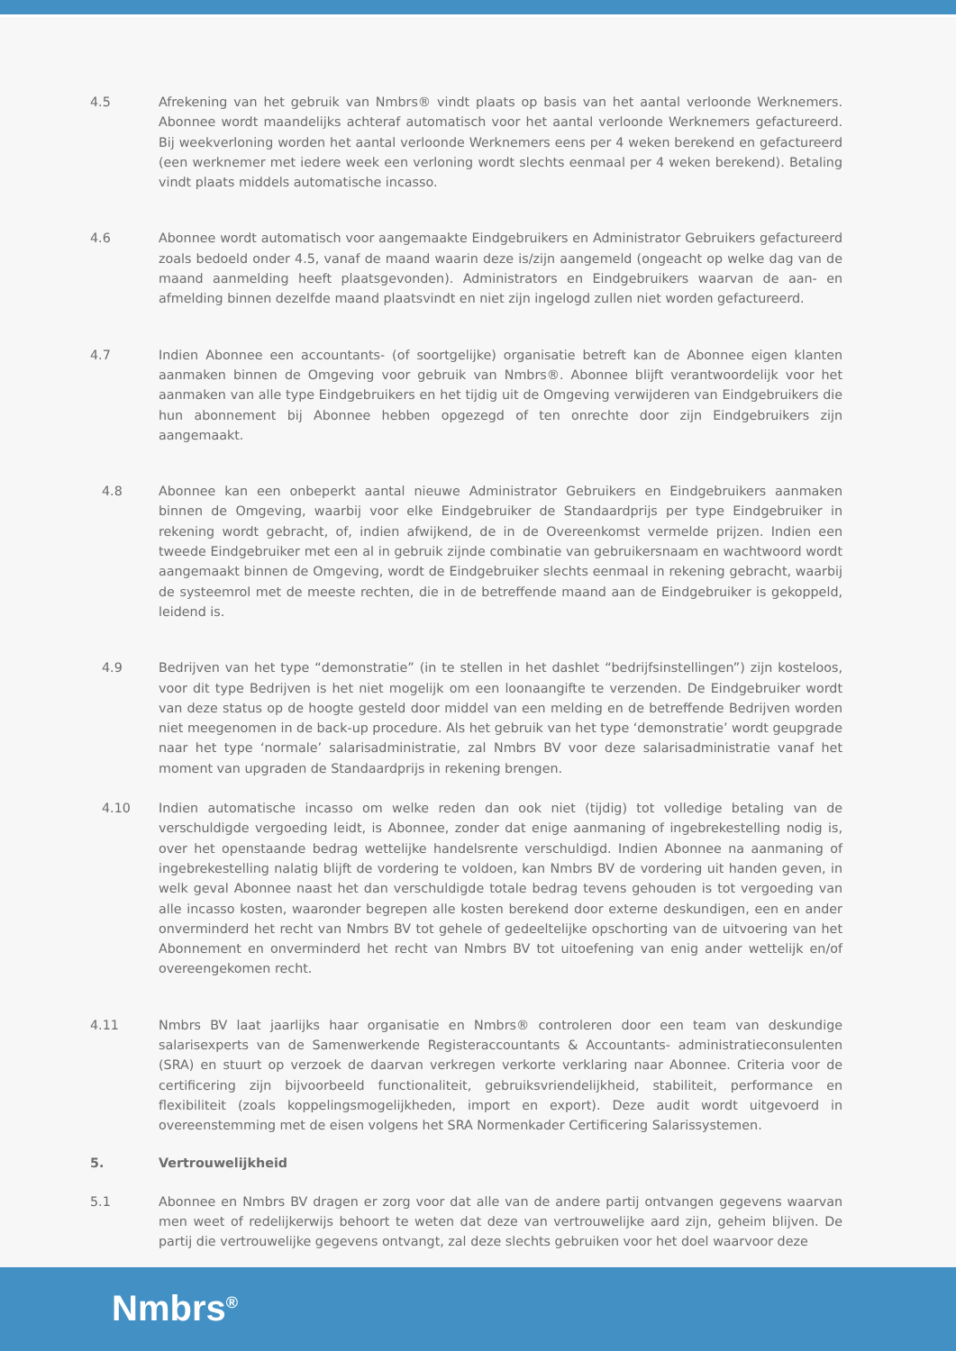4.5 Afrekening van het gebruik van Nmbrs® vindt plaats op basis van het aantal verloonde Werknemers. Abonnee wordt maandelijks achteraf automatisch voor het aantal verloonde Werknemers gefactureerd. Bij weekverloning worden het aantal verloonde Werknemers eens per 4 weken berekend en gefactureerd (een werknemer met iedere week een verloning wordt slechts eenmaal per 4 weken berekend). Betaling vindt plaats middels automatische incasso.
4.6 Abonnee wordt automatisch voor aangemaakte Eindgebruikers en Administrator Gebruikers gefactureerd zoals bedoeld onder 4.5, vanaf de maand waarin deze is/zijn aangemeld (ongeacht op welke dag van de maand aanmelding heeft plaatsgevonden). Administrators en Eindgebruikers waarvan de aan- en afmelding binnen dezelfde maand plaatsvindt en niet zijn ingelogd zullen niet worden gefactureerd.
4.7 Indien Abonnee een accountants- (of soortgelijke) organisatie betreft kan de Abonnee eigen klanten aanmaken binnen de Omgeving voor gebruik van Nmbrs®. Abonnee blijft verantwoordelijk voor het aanmaken van alle type Eindgebruikers en het tijdig uit de Omgeving verwijderen van Eindgebruikers die hun abonnement bij Abonnee hebben opgezegd of ten onrechte door zijn Eindgebruikers zijn aangemaakt.
4.8 Abonnee kan een onbeperkt aantal nieuwe Administrator Gebruikers en Eindgebruikers aanmaken binnen de Omgeving, waarbij voor elke Eindgebruiker de Standaardprijs per type Eindgebruiker in rekening wordt gebracht, of, indien afwijkend, de in de Overeenkomst vermelde prijzen. Indien een tweede Eindgebruiker met een al in gebruik zijnde combinatie van gebruikersnaam en wachtwoord wordt aangemaakt binnen de Omgeving, wordt de Eindgebruiker slechts eenmaal in rekening gebracht, waarbij de systeemrol met de meeste rechten, die in de betreffende maand aan de Eindgebruiker is gekoppeld, leidend is.
4.9 Bedrijven van het type “demonstratie” (in te stellen in het dashlet “bedrijfsinstellingen”) zijn kosteloos, voor dit type Bedrijven is het niet mogelijk om een loonaangifte te verzenden. De Eindgebruiker wordt van deze status op de hoogte gesteld door middel van een melding en de betreffende Bedrijven worden niet meegenomen in de back-up procedure. Als het gebruik van het type ‘demonstratie’ wordt geupgrade naar het type ‘normale’ salarisadministratie, zal Nmbrs BV voor deze salarisadministratie vanaf het moment van upgraden de Standaardprijs in rekening brengen.
4.10 Indien automatische incasso om welke reden dan ook niet (tijdig) tot volledige betaling van de verschuldigde vergoeding leidt, is Abonnee, zonder dat enige aanmaning of ingebrekestelling nodig is, over het openstaande bedrag wettelijke handelsrente verschuldigd. Indien Abonnee na aanmaning of ingebrekestelling nalatig blijft de vordering te voldoen, kan Nmbrs BV de vordering uit handen geven, in welk geval Abonnee naast het dan verschuldigde totale bedrag tevens gehouden is tot vergoeding van alle incasso kosten, waaronder begrepen alle kosten berekend door externe deskundigen, een en ander onverminderd het recht van Nmbrs BV tot gehele of gedeeltelijke opschorting van de uitvoering van het Abonnement en onverminderd het recht van Nmbrs BV tot uitoefening van enig ander wettelijk en/of overeengekomen recht.
4.11 Nmbrs BV laat jaarlijks haar organisatie en Nmbrs® controleren door een team van deskundige salarisexperts van de Samenwerkende Registeraccountants & Accountants- administratieconsulenten (SRA) en stuurt op verzoek de daarvan verkregen verkorte verklaring naar Abonnee. Criteria voor de certificering zijn bijvoorbeeld functionaliteit, gebruiksvriendelijkheid, stabiliteit, performance en flexibiliteit (zoals koppelingsmogelijkheden, import en export). Deze audit wordt uitgevoerd in overeenstemming met de eisen volgens het SRA Normenkader Certificering Salarissystemen.
5. Vertrouwelijkheid
5.1 Abonnee en Nmbrs BV dragen er zorg voor dat alle van de andere partij ontvangen gegevens waarvan men weet of redelijkerwijs behoort te weten dat deze van vertrouwelijke aard zijn, geheim blijven. De partij die vertrouwelijke gegevens ontvangt, zal deze slechts gebruiken voor het doel waarvoor deze
Nmbrs<sup>®</sup>